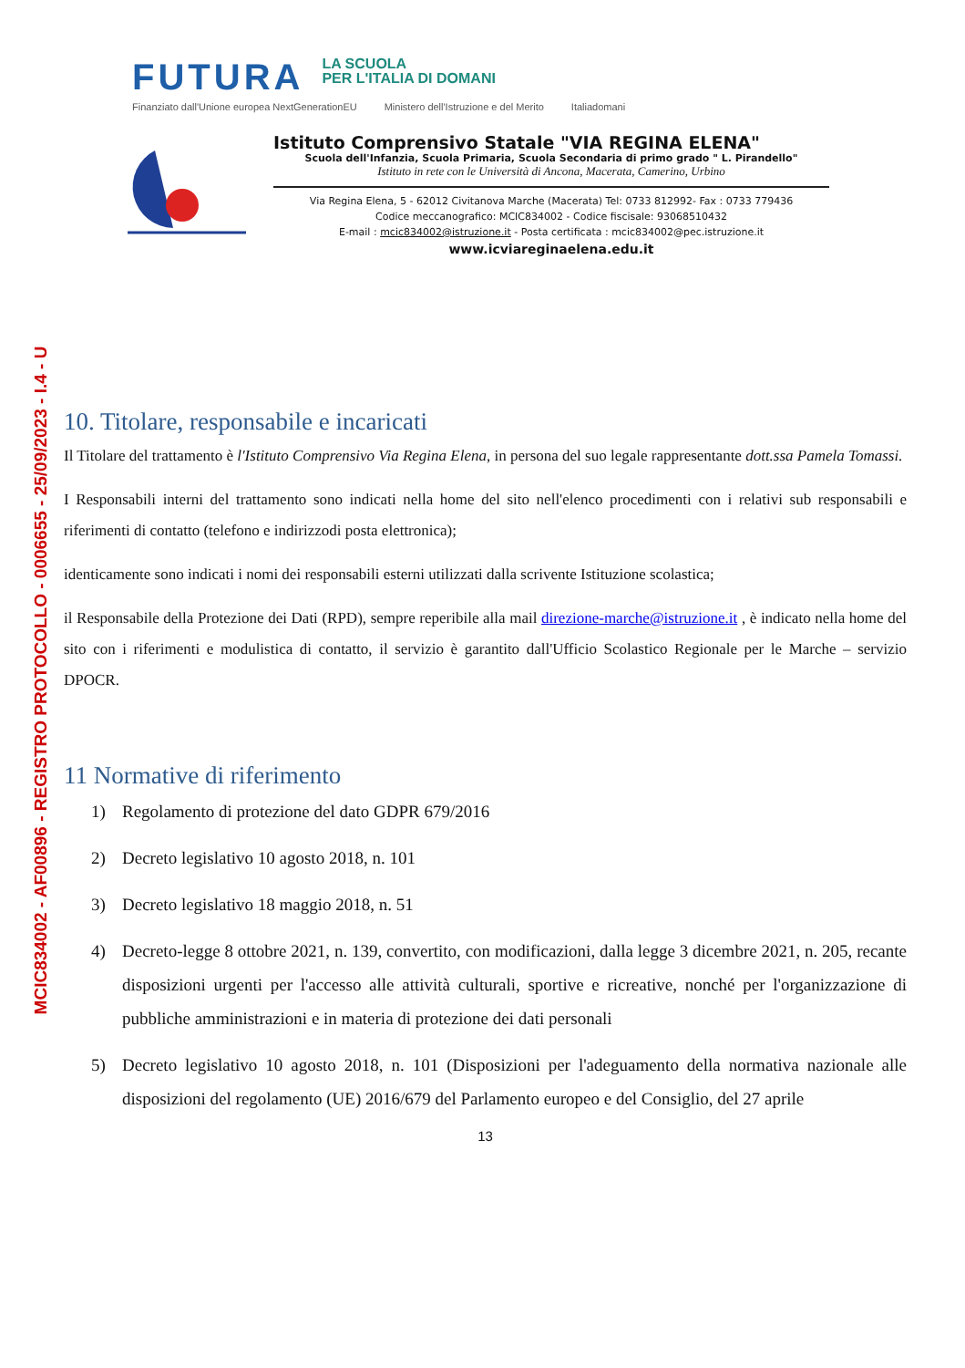MCIC834002 - AF00896 - REGISTRO PROTOCOLLO - 0006655 - 25/09/2023 - I.4 - U
FUTURA
LA SCUOLA
PER L'ITALIA DI DOMANI
Finanziato dall'Unione europea NextGenerationEU Ministero dell'Istruzione e del Merito Italiadomani
Istituto Comprensivo Statale "VIA REGINA ELENA"
Scuola dell'Infanzia, Scuola Primaria, Scuola Secondaria di primo grado " L. Pirandello"
Istituto in rete con le Università di Ancona, Macerata, Camerino, Urbino
Via Regina Elena, 5 - 62012 Civitanova Marche (Macerata) Tel: 0733 812992- Fax : 0733 779436
Codice meccanografico: MCIC834002 - Codice fiscisale: 93068510432
E-mail : mcic834002@istruzione.it - Posta certificata : mcic834002@pec.istruzione.it
www.icviareginaelena.edu.it
10. Titolare, responsabile e incaricati
Il Titolare del trattamento è l'Istituto Comprensivo Via Regina Elena, in persona del suo legale rappresentante dott.ssa Pamela Tomassi.
I Responsabili interni del trattamento sono indicati nella home del sito nell'elenco procedimenti con i relativi sub responsabili e riferimenti di contatto (telefono e indirizzodi posta elettronica);
identicamente sono indicati i nomi dei responsabili esterni utilizzati dalla scrivente Istituzione scolastica;
il Responsabile della Protezione dei Dati (RPD), sempre reperibile alla mail direzione-marche@istruzione.it , è indicato nella home del sito con i riferimenti e modulistica di contatto, il servizio è garantito dall'Ufficio Scolastico Regionale per le Marche – servizio DPOCR.
11 Normative di riferimento
1) Regolamento di protezione del dato GDPR 679/2016
2) Decreto legislativo 10 agosto 2018, n. 101
3) Decreto legislativo 18 maggio 2018, n. 51
4) Decreto-legge 8 ottobre 2021, n. 139, convertito, con modificazioni, dalla legge 3 dicembre 2021, n. 205, recante disposizioni urgenti per l'accesso alle attività culturali, sportive e ricreative, nonché per l'organizzazione di pubbliche amministrazioni e in materia di protezione dei dati personali
5) Decreto legislativo 10 agosto 2018, n. 101 (Disposizioni per l'adeguamento della normativa nazionale alle disposizioni del regolamento (UE) 2016/679 del Parlamento europeo e del Consiglio, del 27 aprile
13